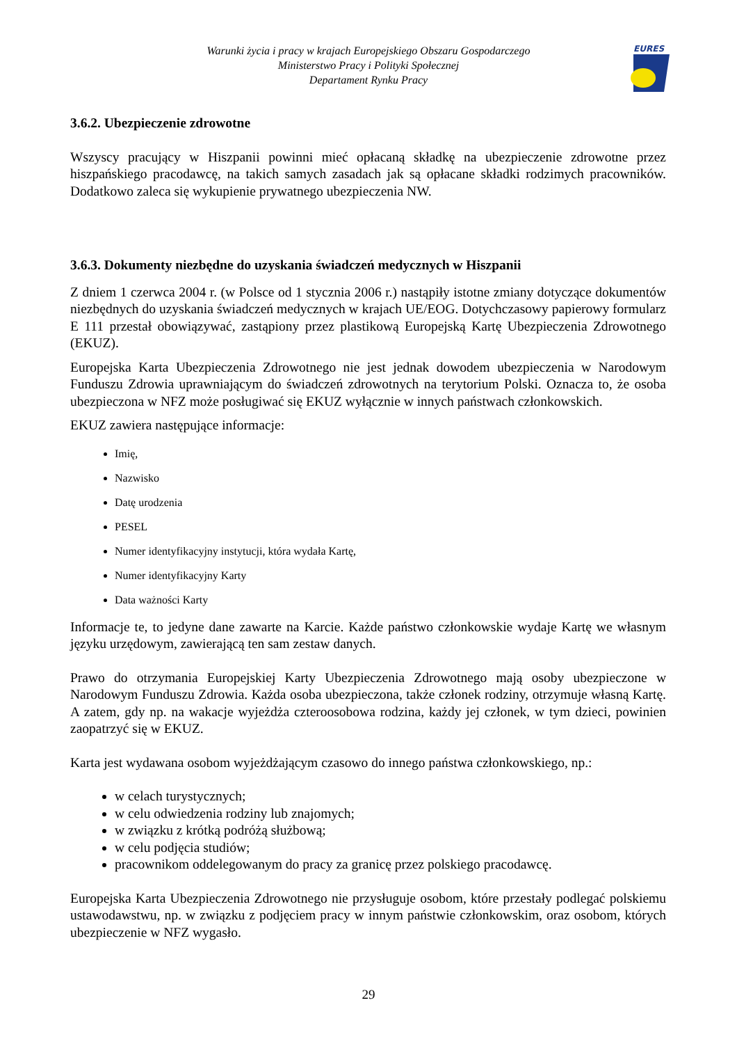Warunki życia i pracy w krajach Europejskiego Obszaru Gospodarczego
Ministerstwo Pracy i Polityki Społecznej
Departament Rynku Pracy
EURES
3.6.2. Ubezpieczenie zdrowotne
Wszyscy pracujący w Hiszpanii powinni mieć opłacaną składkę na ubezpieczenie zdrowotne przez hiszpańskiego pracodawcę, na takich samych zasadach jak są opłacane składki rodzimych pracowników. Dodatkowo zaleca się wykupienie prywatnego ubezpieczenia NW.
3.6.3. Dokumenty niezbędne do uzyskania świadczeń medycznych w Hiszpanii
Z dniem 1 czerwca 2004 r. (w Polsce od 1 stycznia 2006 r.) nastąpiły istotne zmiany dotyczące dokumentów niezbędnych do uzyskania świadczeń medycznych w krajach UE/EOG. Dotychczasowy papierowy formularz E 111 przestał obowiązywać, zastąpiony przez plastikową Europejską Kartę Ubezpieczenia Zdrowotnego (EKUZ).
Europejska Karta Ubezpieczenia Zdrowotnego nie jest jednak dowodem ubezpieczenia w Narodowym Funduszu Zdrowia uprawniającym do świadczeń zdrowotnych na terytorium Polski. Oznacza to, że osoba ubezpieczona w NFZ może posługiwać się EKUZ wyłącznie w innych państwach członkowskich.
EKUZ zawiera następujące informacje:
Imię,
Nazwisko
Datę urodzenia
PESEL
Numer identyfikacyjny instytucji, która wydała Kartę,
Numer identyfikacyjny Karty
Data ważności Karty
Informacje te, to jedyne dane zawarte na Karcie. Każde państwo członkowskie wydaje Kartę we własnym języku urzędowym, zawierającą ten sam zestaw danych.
Prawo do otrzymania Europejskiej Karty Ubezpieczenia Zdrowotnego mają osoby ubezpieczone w Narodowym Funduszu Zdrowia. Każda osoba ubezpieczona, także członek rodziny, otrzymuje własną Kartę. A zatem, gdy np. na wakacje wyjeżdża czteroosobowa rodzina, każdy jej członek, w tym dzieci, powinien zaopatrzyć się w EKUZ.
Karta jest wydawana osobom wyjeżdżającym czasowo do innego państwa członkowskiego, np.:
w celach turystycznych;
w celu odwiedzenia rodziny lub znajomych;
w związku z krótką podróżą służbową;
w celu podjęcia studiów;
pracownikom oddelegowanym do pracy za granicę przez polskiego pracodawcę.
Europejska Karta Ubezpieczenia Zdrowotnego nie przysługuje osobom, które przestały podlegać polskiemu ustawodawstwu, np. w związku z podjęciem pracy w innym państwie członkowskim, oraz osobom, których ubezpieczenie w NFZ wygasło.
29